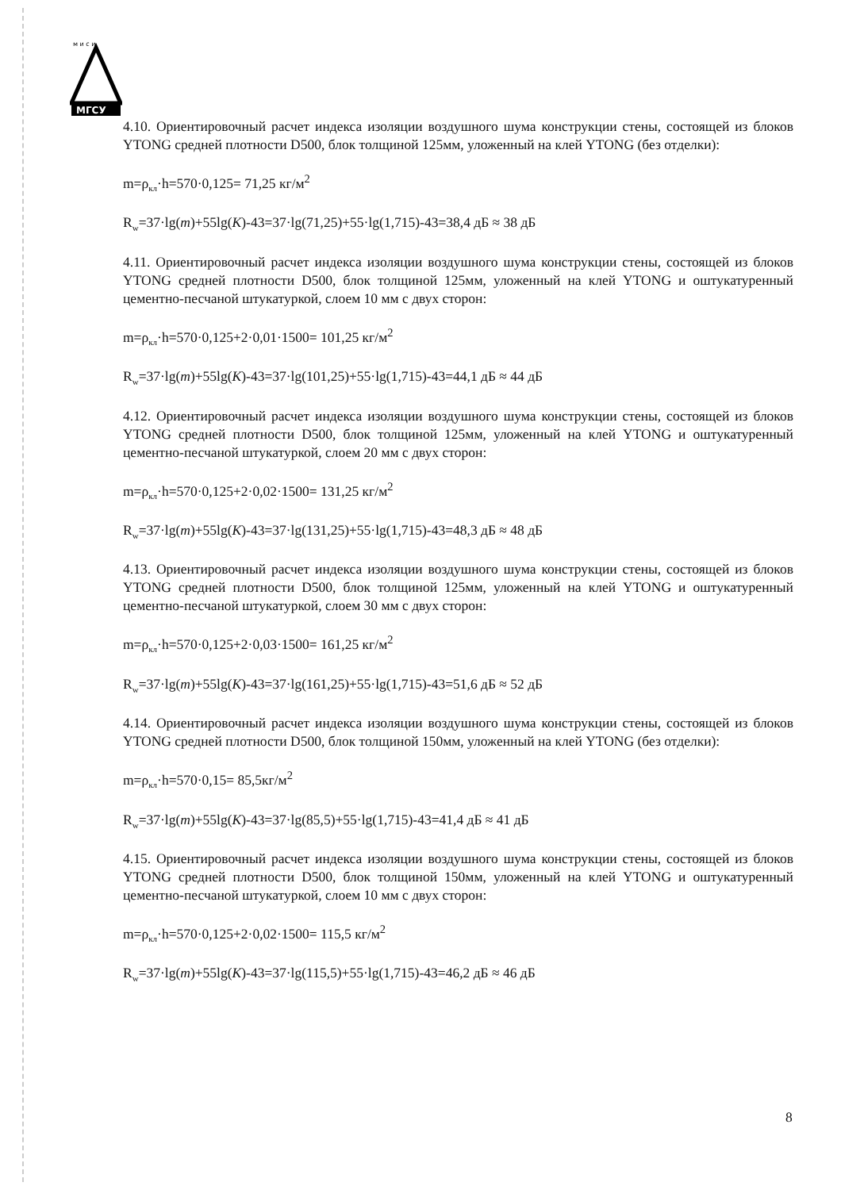м и с и
МГСУ
4.10. Ориентировочный расчет индекса изоляции воздушного шума конструкции стены, состоящей из блоков YTONG средней плотности D500, блок толщиной 125мм, уложенный на клей YTONG (без отделки):
m=ρ<sub>кл</sub>·h=570·0,125= 71,25 кг/м<sup>2</sup>
R<sub>w</sub>=37·lg(m)+55lg(K)-43=37·lg(71,25)+55·lg(1,715)-43=38,4 дБ ≈ 38 дБ
4.11. Ориентировочный расчет индекса изоляции воздушного шума конструкции стены, состоящей из блоков YTONG средней плотности D500, блок толщиной 125мм, уложенный на клей YTONG и оштукатуренный цементно-песчаной штукатуркой, слоем 10 мм с двух сторон:
m=ρ<sub>кл</sub>·h=570·0,125+2·0,01·1500= 101,25 кг/м<sup>2</sup>
R<sub>w</sub>=37·lg(m)+55lg(K)-43=37·lg(101,25)+55·lg(1,715)-43=44,1 дБ ≈ 44 дБ
4.12. Ориентировочный расчет индекса изоляции воздушного шума конструкции стены, состоящей из блоков YTONG средней плотности D500, блок толщиной 125мм, уложенный на клей YTONG и оштукатуренный цементно-песчаной штукатуркой, слоем 20 мм с двух сторон:
m=ρ<sub>кл</sub>·h=570·0,125+2·0,02·1500= 131,25 кг/м<sup>2</sup>
R<sub>w</sub>=37·lg(m)+55lg(K)-43=37·lg(131,25)+55·lg(1,715)-43=48,3 дБ ≈ 48 дБ
4.13. Ориентировочный расчет индекса изоляции воздушного шума конструкции стены, состоящей из блоков YTONG средней плотности D500, блок толщиной 125мм, уложенный на клей YTONG и оштукатуренный цементно-песчаной штукатуркой, слоем 30 мм с двух сторон:
m=ρ<sub>кл</sub>·h=570·0,125+2·0,03·1500= 161,25 кг/м<sup>2</sup>
R<sub>w</sub>=37·lg(m)+55lg(K)-43=37·lg(161,25)+55·lg(1,715)-43=51,6 дБ ≈ 52 дБ
4.14. Ориентировочный расчет индекса изоляции воздушного шума конструкции стены, состоящей из блоков YTONG средней плотности D500, блок толщиной 150мм, уложенный на клей YTONG (без отделки):
m=ρ<sub>кл</sub>·h=570·0,15= 85,5кг/м<sup>2</sup>
R<sub>w</sub>=37·lg(m)+55lg(K)-43=37·lg(85,5)+55·lg(1,715)-43=41,4 дБ ≈ 41 дБ
4.15. Ориентировочный расчет индекса изоляции воздушного шума конструкции стены, состоящей из блоков YTONG средней плотности D500, блок толщиной 150мм, уложенный на клей YTONG и оштукатуренный цементно-песчаной штукатуркой, слоем 10 мм с двух сторон:
m=ρ<sub>кл</sub>·h=570·0,125+2·0,02·1500= 115,5 кг/м<sup>2</sup>
R<sub>w</sub>=37·lg(m)+55lg(K)-43=37·lg(115,5)+55·lg(1,715)-43=46,2 дБ ≈ 46 дБ
8